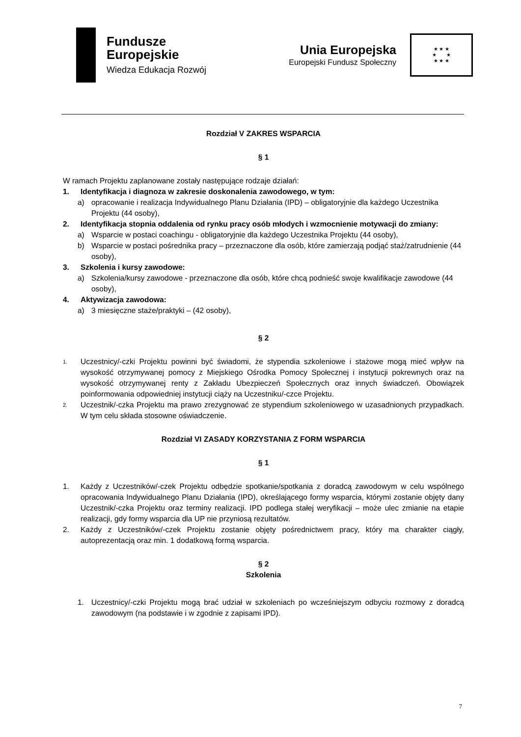Fundusze
Europejskie
Wiedza Edukacja Rozwój
Unia Europejska
Europejski Fundusz Społeczny
★ ★ ★
★ ★
★ ★ ★
Rozdział V ZAKRES WSPARCIA
§ 1
W ramach Projektu zaplanowane zostały następujące rodzaje działań:
1. Identyfikacja i diagnoza w zakresie doskonalenia zawodowego, w tym:
a) opracowanie i realizacja Indywidualnego Planu Działania (IPD) – obligatoryjnie dla każdego Uczestnika Projektu (44 osoby),
2. Identyfikacja stopnia oddalenia od rynku pracy osób młodych i wzmocnienie motywacji do zmiany:
a) Wsparcie w postaci coachingu - obligatoryjnie dla każdego Uczestnika Projektu (44 osoby),
b) Wsparcie w postaci pośrednika pracy – przeznaczone dla osób, które zamierzają podjąć staż/zatrudnienie (44 osoby),
3. Szkolenia i kursy zawodowe:
a) Szkolenia/kursy zawodowe - przeznaczone dla osób, które chcą podnieść swoje kwalifikacje zawodowe (44 osoby),
4. Aktywizacja zawodowa:
a) 3 miesięczne staże/praktyki – (42 osoby),
§ 2
1. Uczestnicy/-czki Projektu powinni być świadomi, że stypendia szkoleniowe i stażowe mogą mieć wpływ na wysokość otrzymywanej pomocy z Miejskiego Ośrodka Pomocy Społecznej i instytucji pokrewnych oraz na wysokość otrzymywanej renty z Zakładu Ubezpieczeń Społecznych oraz innych świadczeń. Obowiązek poinformowania odpowiedniej instytucji ciąży na Uczestniku/-czce Projektu.
2. Uczestnik/-czka Projektu ma prawo zrezygnować ze stypendium szkoleniowego w uzasadnionych przypadkach. W tym celu składa stosowne oświadczenie.
Rozdział VI ZASADY KORZYSTANIA Z FORM WSPARCIA
§ 1
1. Każdy z Uczestników/-czek Projektu odbędzie spotkanie/spotkania z doradcą zawodowym w celu wspólnego opracowania Indywidualnego Planu Działania (IPD), określającego formy wsparcia, którymi zostanie objęty dany Uczestnik/-czka Projektu oraz terminy realizacji. IPD podlega stałej weryfikacji – może ulec zmianie na etapie realizacji, gdy formy wsparcia dla UP nie przyniosą rezultatów.
2. Każdy z Uczestników/-czek Projektu zostanie objęty pośrednictwem pracy, który ma charakter ciągły, autoprezentacją oraz min. 1 dodatkową formą wsparcia.
§ 2
Szkolenia
1. Uczestnicy/-czki Projektu mogą brać udział w szkoleniach po wcześniejszym odbyciu rozmowy z doradcą zawodowym (na podstawie i w zgodnie z zapisami IPD).
7